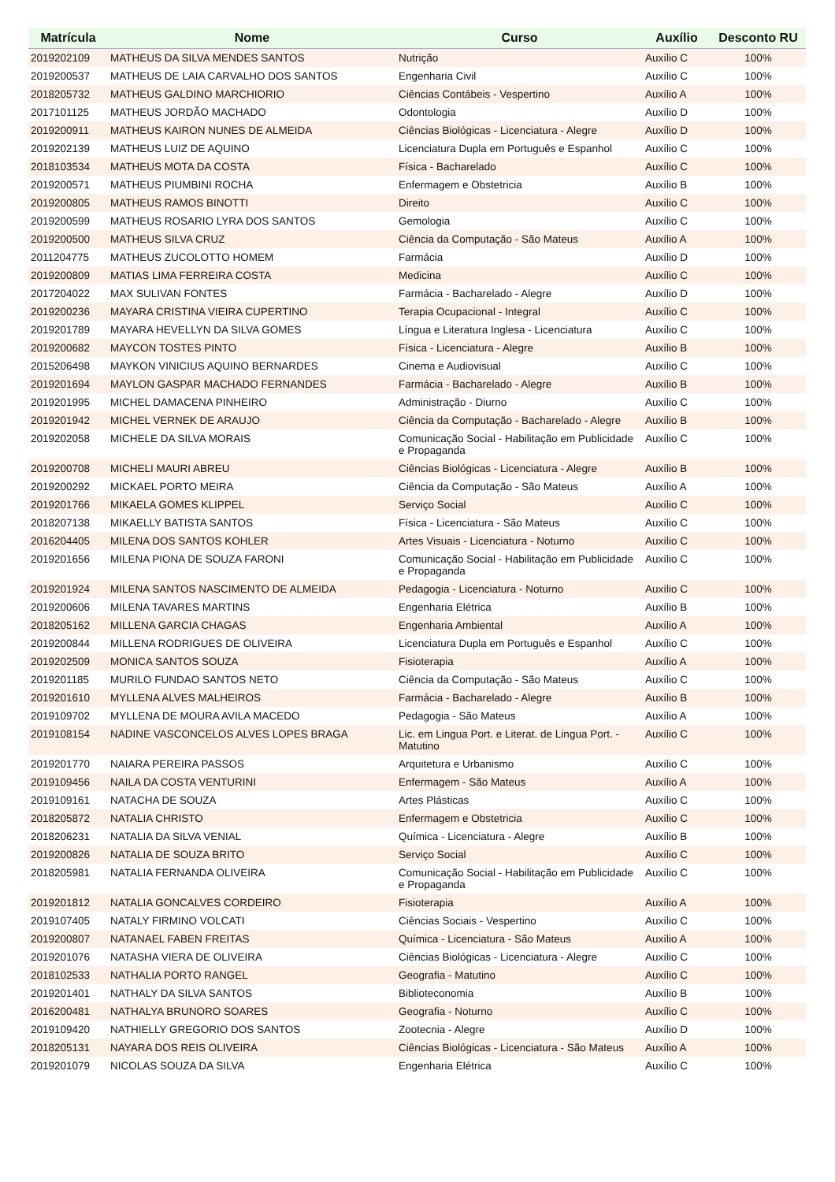| Matrícula | Nome | Curso | Auxílio | Desconto RU |
| --- | --- | --- | --- | --- |
| 2019202109 | MATHEUS DA SILVA MENDES SANTOS | Nutrição | Auxílio C | 100% |
| 2019200537 | MATHEUS DE LAIA CARVALHO DOS SANTOS | Engenharia Civil | Auxílio C | 100% |
| 2018205732 | MATHEUS GALDINO MARCHIORIO | Ciências Contábeis - Vespertino | Auxílio A | 100% |
| 2017101125 | MATHEUS JORDÃO MACHADO | Odontologia | Auxílio D | 100% |
| 2019200911 | MATHEUS KAIRON NUNES DE ALMEIDA | Ciências Biológicas - Licenciatura - Alegre | Auxílio D | 100% |
| 2019202139 | MATHEUS LUIZ DE AQUINO | Licenciatura Dupla em Português e Espanhol | Auxílio C | 100% |
| 2018103534 | MATHEUS MOTA DA COSTA | Física - Bacharelado | Auxílio C | 100% |
| 2019200571 | MATHEUS PIUMBINI ROCHA | Enfermagem e Obstetricia | Auxílio B | 100% |
| 2019200805 | MATHEUS RAMOS BINOTTI | Direito | Auxílio C | 100% |
| 2019200599 | MATHEUS ROSARIO LYRA DOS SANTOS | Gemologia | Auxílio C | 100% |
| 2019200500 | MATHEUS SILVA CRUZ | Ciência da Computação - São Mateus | Auxílio A | 100% |
| 2011204775 | MATHEUS ZUCOLOTTO HOMEM | Farmácia | Auxílio D | 100% |
| 2019200809 | MATIAS LIMA FERREIRA COSTA | Medicina | Auxílio C | 100% |
| 2017204022 | MAX SULIVAN FONTES | Farmácia - Bacharelado - Alegre | Auxílio D | 100% |
| 2019200236 | MAYARA CRISTINA VIEIRA CUPERTINO | Terapia Ocupacional - Integral | Auxílio C | 100% |
| 2019201789 | MAYARA HEVELLYN DA SILVA GOMES | Língua e Literatura Inglesa - Licenciatura | Auxílio C | 100% |
| 2019200682 | MAYCON TOSTES PINTO | Física - Licenciatura - Alegre | Auxílio B | 100% |
| 2015206498 | MAYKON VINICIUS AQUINO BERNARDES | Cinema e Audiovisual | Auxílio C | 100% |
| 2019201694 | MAYLON GASPAR MACHADO FERNANDES | Farmácia - Bacharelado - Alegre | Auxílio B | 100% |
| 2019201995 | MICHEL DAMACENA PINHEIRO | Administração - Diurno | Auxílio C | 100% |
| 2019201942 | MICHEL VERNEK DE ARAUJO | Ciência da Computação - Bacharelado - Alegre | Auxílio B | 100% |
| 2019202058 | MICHELE DA SILVA MORAIS | Comunicação Social - Habilitação em Publicidade e Propaganda | Auxílio C | 100% |
| 2019200708 | MICHELI MAURI ABREU | Ciências Biológicas - Licenciatura - Alegre | Auxílio B | 100% |
| 2019200292 | MICKAEL PORTO MEIRA | Ciência da Computação - São Mateus | Auxílio A | 100% |
| 2019201766 | MIKAELA GOMES KLIPPEL | Serviço Social | Auxílio C | 100% |
| 2018207138 | MIKAELLY BATISTA SANTOS | Física - Licenciatura - São Mateus | Auxílio C | 100% |
| 2016204405 | MILENA DOS SANTOS KOHLER | Artes Visuais - Licenciatura - Noturno | Auxílio C | 100% |
| 2019201656 | MILENA PIONA DE SOUZA FARONI | Comunicação Social - Habilitação em Publicidade e Propaganda | Auxílio C | 100% |
| 2019201924 | MILENA SANTOS NASCIMENTO DE ALMEIDA | Pedagogia - Licenciatura - Noturno | Auxílio C | 100% |
| 2019200606 | MILENA TAVARES MARTINS | Engenharia Elétrica | Auxílio B | 100% |
| 2018205162 | MILLENA GARCIA CHAGAS | Engenharia Ambiental | Auxílio A | 100% |
| 2019200844 | MILLENA RODRIGUES DE OLIVEIRA | Licenciatura Dupla em Português e Espanhol | Auxílio C | 100% |
| 2019202509 | MONICA SANTOS SOUZA | Fisioterapia | Auxílio A | 100% |
| 2019201185 | MURILO FUNDAO SANTOS NETO | Ciência da Computação - São Mateus | Auxílio C | 100% |
| 2019201610 | MYLLENA ALVES MALHEIROS | Farmácia - Bacharelado - Alegre | Auxílio B | 100% |
| 2019109702 | MYLLENA DE MOURA AVILA MACEDO | Pedagogia - São Mateus | Auxílio A | 100% |
| 2019108154 | NADINE VASCONCELOS ALVES LOPES BRAGA | Lic. em Lingua Port. e Literat. de Lingua Port. - Matutino | Auxílio C | 100% |
| 2019201770 | NAIARA PEREIRA PASSOS | Arquitetura e Urbanismo | Auxílio C | 100% |
| 2019109456 | NAILA DA COSTA VENTURINI | Enfermagem - São Mateus | Auxílio A | 100% |
| 2019109161 | NATACHA DE SOUZA | Artes Plásticas | Auxílio C | 100% |
| 2018205872 | NATALIA CHRISTO | Enfermagem e Obstetricia | Auxílio C | 100% |
| 2018206231 | NATALIA DA SILVA VENIAL | Química - Licenciatura - Alegre | Auxílio B | 100% |
| 2019200826 | NATALIA DE SOUZA BRITO | Serviço Social | Auxílio C | 100% |
| 2018205981 | NATALIA FERNANDA OLIVEIRA | Comunicação Social - Habilitação em Publicidade e Propaganda | Auxílio C | 100% |
| 2019201812 | NATALIA GONCALVES CORDEIRO | Fisioterapia | Auxílio A | 100% |
| 2019107405 | NATALY FIRMINO VOLCATI | Ciências Sociais - Vespertino | Auxílio C | 100% |
| 2019200807 | NATANAEL FABEN FREITAS | Química - Licenciatura - São Mateus | Auxílio A | 100% |
| 2019201076 | NATASHA VIERA DE OLIVEIRA | Ciências Biológicas - Licenciatura - Alegre | Auxílio C | 100% |
| 2018102533 | NATHALIA PORTO RANGEL | Geografia - Matutino | Auxílio C | 100% |
| 2019201401 | NATHALY DA SILVA SANTOS | Biblioteconomia | Auxílio B | 100% |
| 2016200481 | NATHALYA BRUNORO SOARES | Geografia - Noturno | Auxílio C | 100% |
| 2019109420 | NATHIELLY GREGORIO DOS SANTOS | Zootecnia - Alegre | Auxílio D | 100% |
| 2018205131 | NAYARA DOS REIS OLIVEIRA | Ciências Biológicas - Licenciatura - São Mateus | Auxílio A | 100% |
| 2019201079 | NICOLAS SOUZA DA SILVA | Engenharia Elétrica | Auxílio C | 100% |